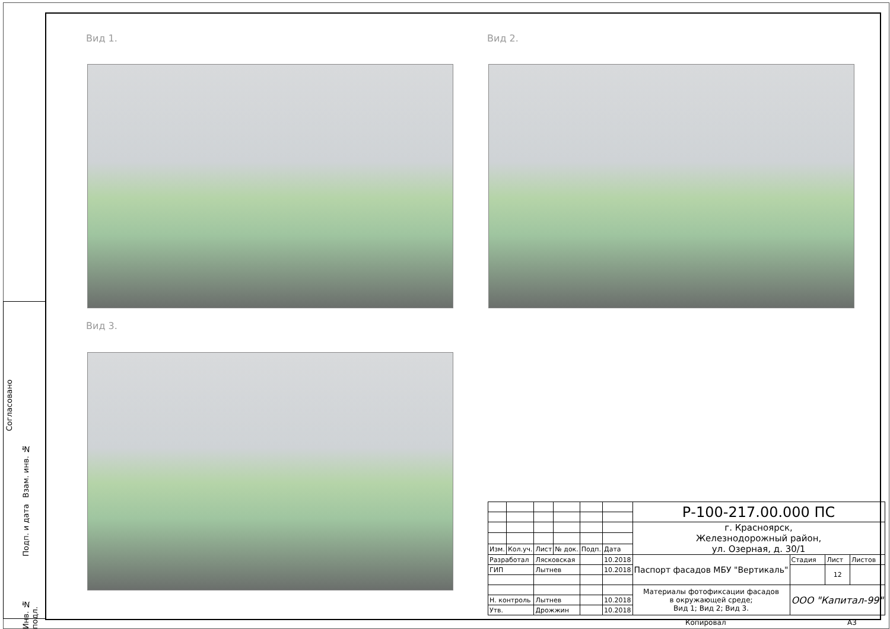Согласовано
Взам. инв. №
Подп. и дата
Инв. № подл.
Вид 1. Вид 2.
Вид 3.
| | | | | | | Р-100-217.00.000 ПС | | | |
| | | | | | | г. Красноярск, Железнодорожный район, ул. Озерная, д. 30/1 | | | |
| Изм. | Кол.уч. | Лист | № док. | Подп. | Дата | | | | |
| Разработал | | Лясковская | | | 10.2018 | Паспорт фасадов МБУ "Вертикаль" | Стадия | Лист | Листов |
| ГИП | | Лытнев | | | 10.2018 | | | 12 | |
| | | | | | | Материалы фотофиксации фасадов в окружающей среде; Вид 1; Вид 2; Вид 3. | ООО "Капитал-99" | | |
| Н. контроль | | Лытнев | | | 10.2018 | | | | |
| Утв. | | Дрожжин | | | 10.2018 | | | | |
Копировал А3